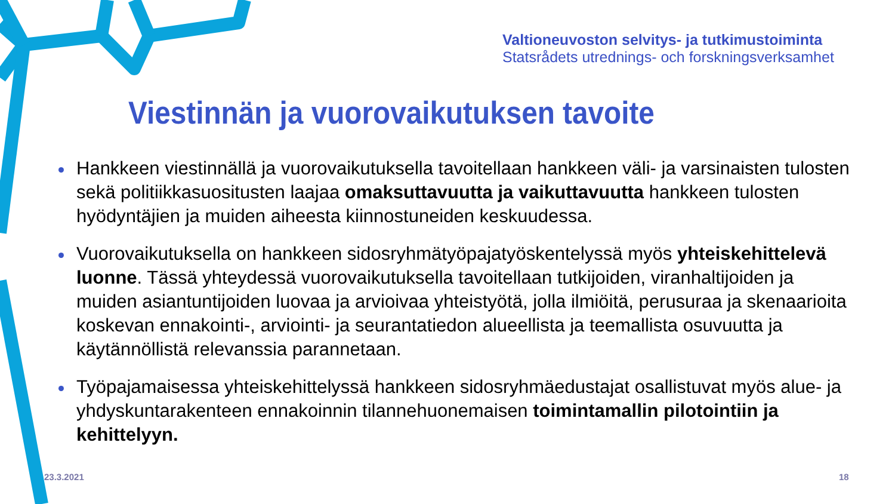Valtioneuvoston selvitys- ja tutkimustoiminta
Statsrådets utrednings- och forskningsverksamhet
Viestinnän ja vuorovaikutuksen tavoite
Hankkeen viestinnällä ja vuorovaikutuksella tavoitellaan hankkeen väli- ja varsinaisten tulosten sekä politiikkasuositusten laajaa omaksuttavuutta ja vaikuttavuutta hankkeen tulosten hyödyntäjien ja muiden aiheesta kiinnostuneiden keskuudessa.
Vuorovaikutuksella on hankkeen sidosryhmätyöpajatyöskentelyssä myös yhteiskehittelevä luonne. Tässä yhteydessä vuorovaikutuksella tavoitellaan tutkijoiden, viranhaltijoiden ja muiden asiantuntijoiden luovaa ja arvioivaa yhteistyötä, jolla ilmiöitä, perusuraa ja skenaarioita koskevan ennakointi-, arviointi- ja seurantatiedon alueellista ja teemallista osuvuutta ja käytännöllistä relevanssia parannetaan.
Työpajamaisessa yhteiskehittelyssä hankkeen sidosryhmäedustajat osallistuvat myös alue- ja yhdyskuntarakenteen ennakoinnin tilannehuonemaisen toimintamallin pilotointiin ja kehittelyyn.
23.3.2021 18